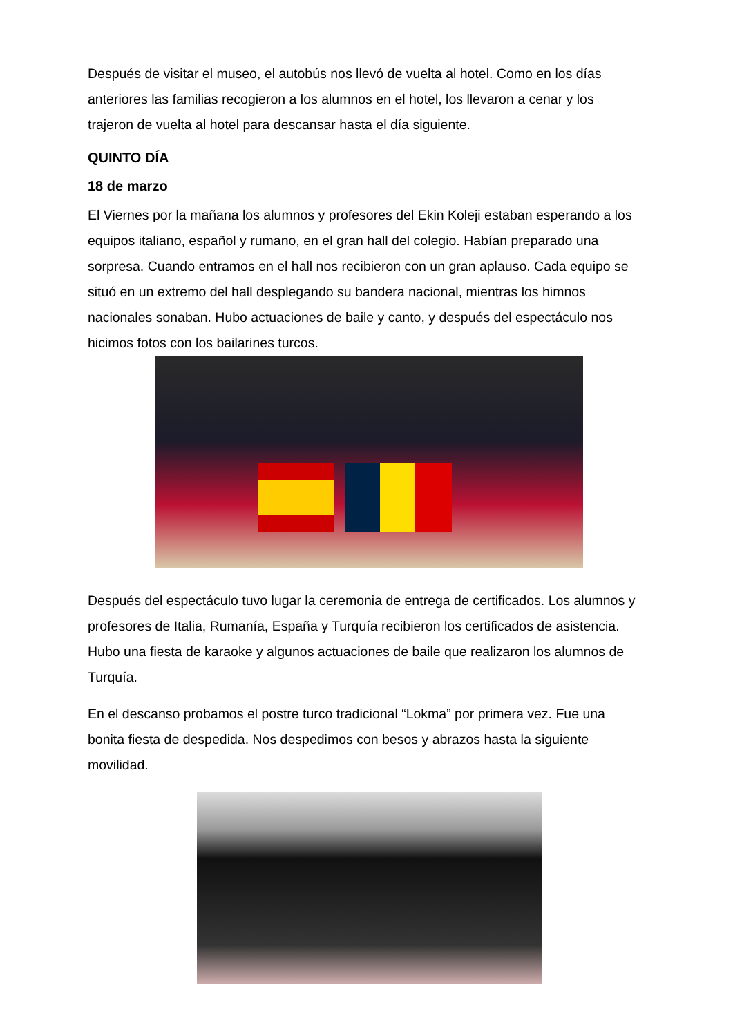Después de visitar el museo, el autobús nos llevó de vuelta al hotel. Como en los días anteriores las familias recogieron a los alumnos en el hotel, los llevaron a cenar y los trajeron de vuelta al hotel para descansar hasta el día siguiente.
QUINTO DÍA
18 de marzo
El Viernes por la mañana los alumnos y profesores del Ekin Koleji estaban esperando a los equipos italiano, español y rumano, en el gran hall del colegio. Habían preparado una sorpresa. Cuando entramos en el hall nos recibieron con un gran aplauso. Cada equipo se situó en un extremo del hall desplegando su bandera nacional, mientras los himnos nacionales sonaban. Hubo actuaciones de baile y canto, y después del espectáculo nos hicimos fotos con los bailarines turcos.
Después del espectáculo tuvo lugar la ceremonia de entrega de certificados. Los alumnos y profesores de Italia, Rumanía, España y Turquía recibieron los certificados de asistencia. Hubo una fiesta de karaoke y algunos actuaciones de baile que realizaron los alumnos de Turquía.
En el descanso probamos el postre turco tradicional “Lokma” por primera vez. Fue una bonita fiesta de despedida. Nos despedimos con besos y abrazos hasta la siguiente movilidad.